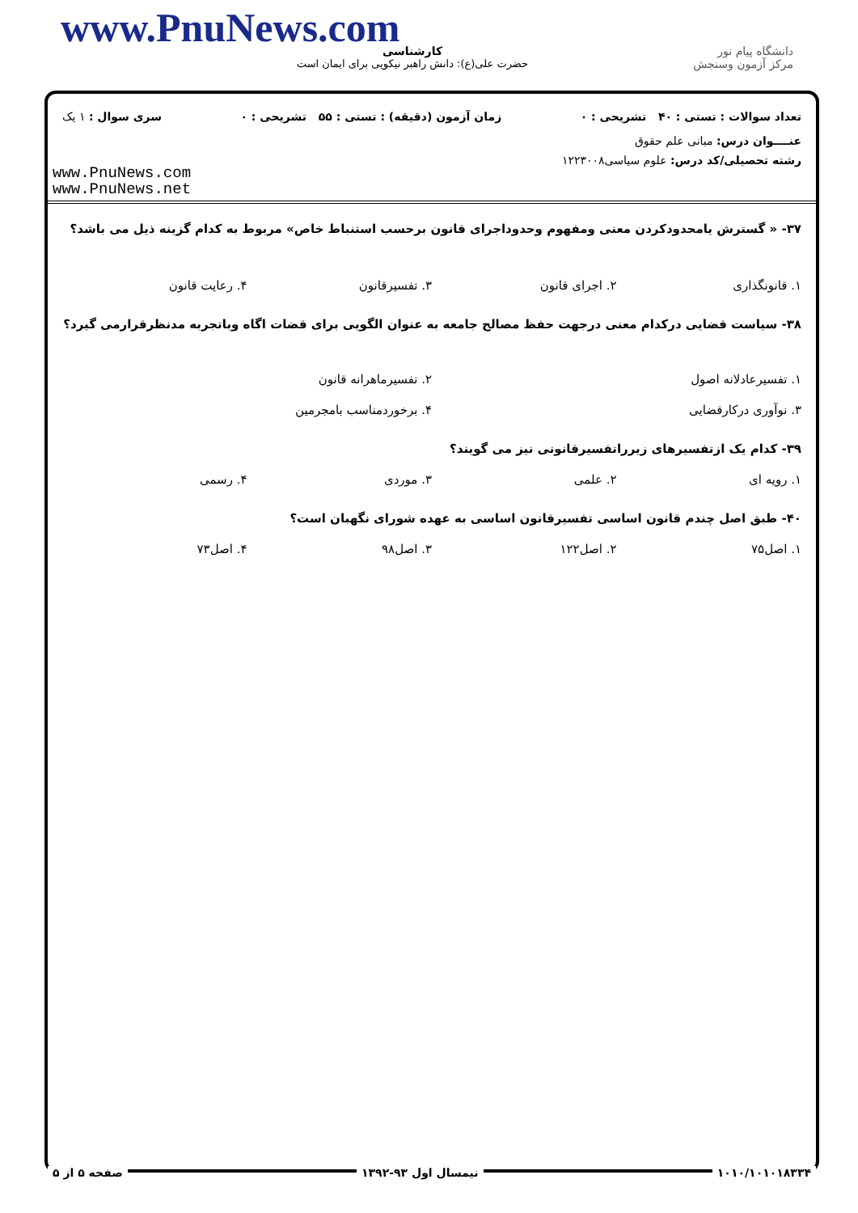www.PnuNews.com کارشناسی
حضرت علی(ع): دانش راهبر نیکویی برای ایمان است
دانشگاه پیام نور
مرکز آزمون وسنجش
تعداد سوالات : تستی : ۴۰ تشریحی : ۰ زمان آزمون (دقیقه) : تستی : ۵۵ تشریحی : ۰ سری سوال : ۱ یک
عنــــوان درس: مبانی علم حقوق
رشته تحصیلی/کد درس: علوم سیاسی۱۲۲۳۰۰۸
www.PnuNews.com
www.PnuNews.net
۳۷- « گسترش یامحدودکردن معنی ومفهوم وحدوداجرای قانون برحسب استنباط خاص» مربوط به کدام گزینه ذیل می باشد؟
۱. قانونگذاری ۲. اجرای قانون ۳. تفسیرقانون ۴. رعایت قانون
۳۸- سیاست قضایی درکدام معنی درجهت حفظ مصالح جامعه به عنوان الگویی برای قضات اگاه وباتجربه مدنظرقرارمی گیرد؟
۱. تفسیرعادلانه اصول ۲. تفسیرماهرانه قانون
۳. نوآوری درکارقضایی ۴. برخوردمناسب بامجرمین
۳۹- کدام یک ازتفسیرهای زیرراتفسیرقانونی نیز می گویند؟
۱. رویه ای ۲. علمی ۳. موردی ۴. رسمی
۴۰- طبق اصل چندم قانون اساسی تفسیرقانون اساسی به عهده شورای نگهبان است؟
۱. اصل۷۵ ۲. اصل۱۲۲ ۳. اصل۹۸ ۴. اصل۷۳
۱۰۱۰/۱۰۱۰۱۸۳۳۴ نیمسال اول ۹۳-۱۳۹۲ صفحه ۵ از ۵